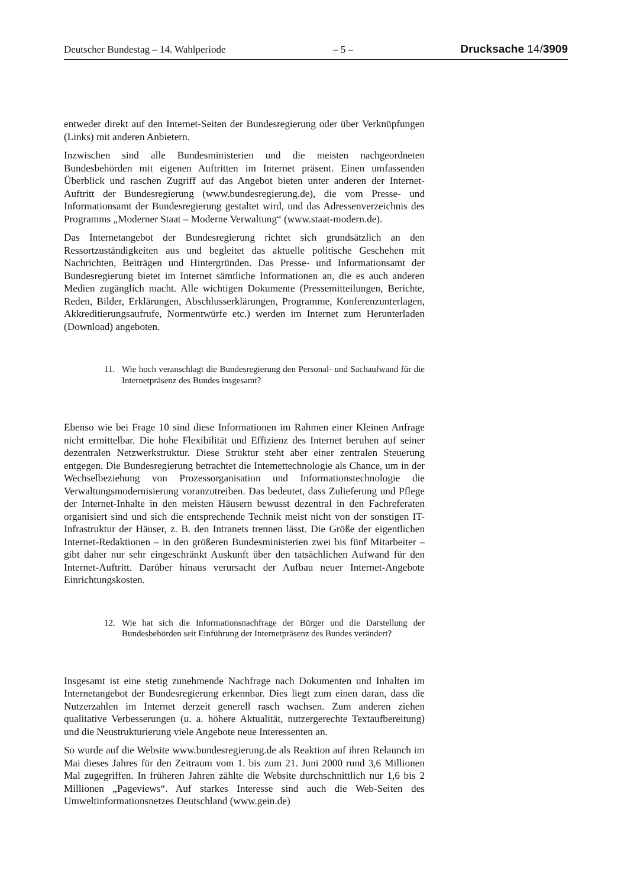Deutscher Bundestag – 14. Wahlperiode – 5 – Drucksache 14/3909
entweder direkt auf den Internet-Seiten der Bundesregierung oder über Verknüpfungen (Links) mit anderen Anbietern.
Inzwischen sind alle Bundesministerien und die meisten nachgeordneten Bundesbehörden mit eigenen Auftritten im Internet präsent. Einen umfassenden Überblick und raschen Zugriff auf das Angebot bieten unter anderen der Internet-Auftritt der Bundesregierung (www.bundesregierung.de), die vom Presse- und Informationsamt der Bundesregierung gestaltet wird, und das Adressenverzeichnis des Programms „Moderner Staat – Moderne Verwaltung“ (www.staat-modern.de).
Das Internetangebot der Bundesregierung richtet sich grundsätzlich an den Ressortzuständigkeiten aus und begleitet das aktuelle politische Geschehen mit Nachrichten, Beiträgen und Hintergründen. Das Presse- und Informationsamt der Bundesregierung bietet im Internet sämtliche Informationen an, die es auch anderen Medien zugänglich macht. Alle wichtigen Dokumente (Pressemitteilungen, Berichte, Reden, Bilder, Erklärungen, Abschlusserklärungen, Programme, Konferenzunterlagen, Akkreditierungsaufrufe, Normentwürfe etc.) werden im Internet zum Herunterladen (Download) angeboten.
11. Wie hoch veranschlagt die Bundesregierung den Personal- und Sachaufwand für die Internetpräsenz des Bundes insgesamt?
Ebenso wie bei Frage 10 sind diese Informationen im Rahmen einer Kleinen Anfrage nicht ermittelbar. Die hohe Flexibilität und Effizienz des Internet beruhen auf seiner dezentralen Netzwerkstruktur. Diese Struktur steht aber einer zentralen Steuerung entgegen. Die Bundesregierung betrachtet die Intemettechnologie als Chance, um in der Wechselbeziehung von Prozessorganisation und Informationstechnologie die Verwaltungsmodernisierung voranzutreiben. Das bedeutet, dass Zulieferung und Pflege der Internet-Inhalte in den meisten Häusern bewusst dezentral in den Fachreferaten organisiert sind und sich die entsprechende Technik meist nicht von der sonstigen IT-Infrastruktur der Häuser, z. B. den Intranets trennen lässt. Die Größe der eigentlichen Internet-Redaktionen – in den größeren Bundesministerien zwei bis fünf Mitarbeiter – gibt daher nur sehr eingeschränkt Auskunft über den tatsächlichen Aufwand für den Internet-Auftritt. Darüber hinaus verursacht der Aufbau neuer Internet-Angebote Einrichtungskosten.
12. Wie hat sich die Informationsnachfrage der Bürger und die Darstellung der Bundesbehörden seit Einführung der Internetpräsenz des Bundes verändert?
Insgesamt ist eine stetig zunehmende Nachfrage nach Dokumenten und Inhalten im Internetangebot der Bundesregierung erkennbar. Dies liegt zum einen daran, dass die Nutzerzahlen im Internet derzeit generell rasch wachsen. Zum anderen ziehen qualitative Verbesserungen (u. a. höhere Aktualität, nutzergerechte Textaufbereitung) und die Neustrukturierung viele Angebote neue Interessenten an.
So wurde auf die Website www.bundesregierung.de als Reaktion auf ihren Relaunch im Mai dieses Jahres für den Zeitraum vom 1. bis zum 21. Juni 2000 rund 3,6 Millionen Mal zugegriffen. In früheren Jahren zählte die Website durchschnittlich nur 1,6 bis 2 Millionen „Pageviews“. Auf starkes Interesse sind auch die Web-Seiten des Umweltinformationsnetzes Deutschland (www.gein.de)